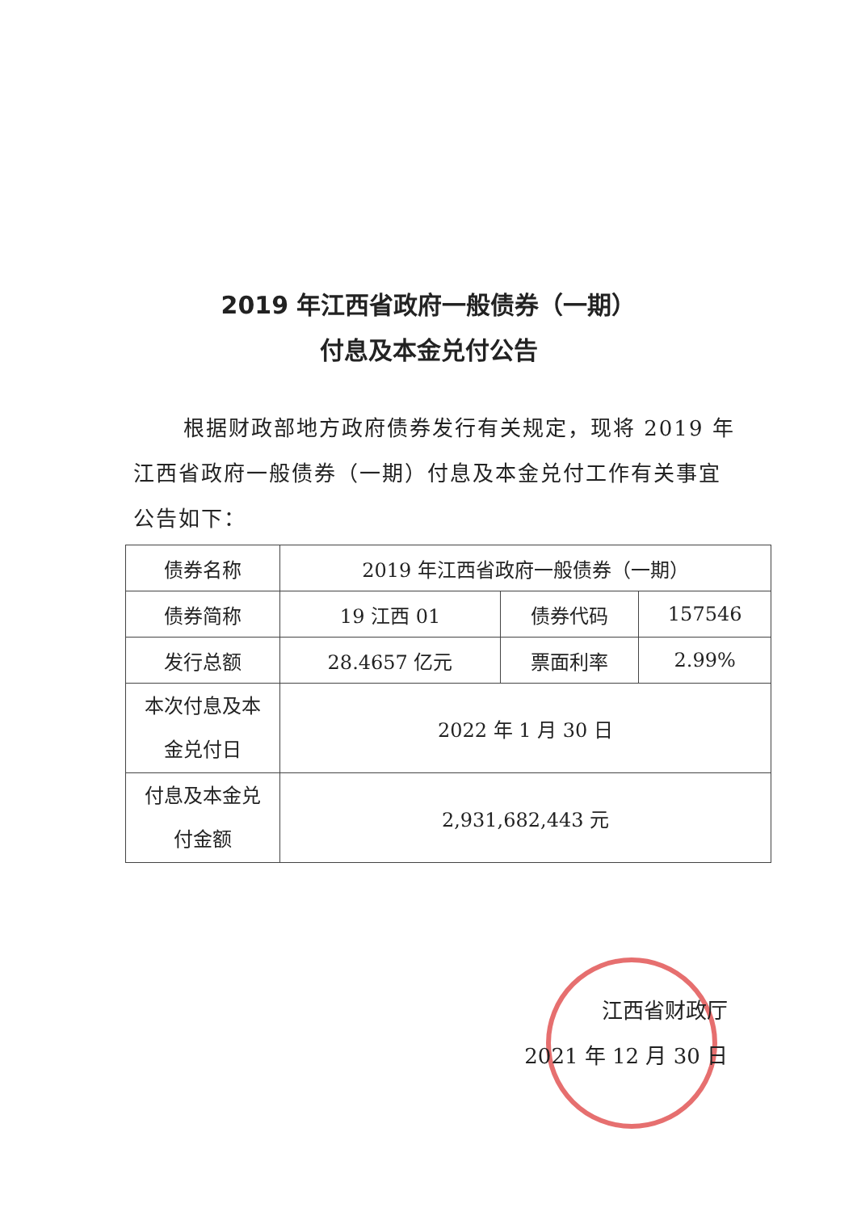2019 年江西省政府一般债券（一期）
付息及本金兑付公告
根据财政部地方政府债券发行有关规定，现将 2019 年江西省政府一般债券（一期）付息及本金兑付工作有关事宜公告如下：
| 债券名称 | 2019 年江西省政府一般债券（一期） | | |
| 债券简称 | 19 江西 01 | 债券代码 | 157546 |
| 发行总额 | 28.4657 亿元 | 票面利率 | 2.99% |
| 本次付息及本 金兑付日 | 2022 年 1 月 30 日 | | |
| 付息及本金兑 付金额 | 2,931,682,443 元 | | |
江西省财政厅
2021 年 12 月 30 日